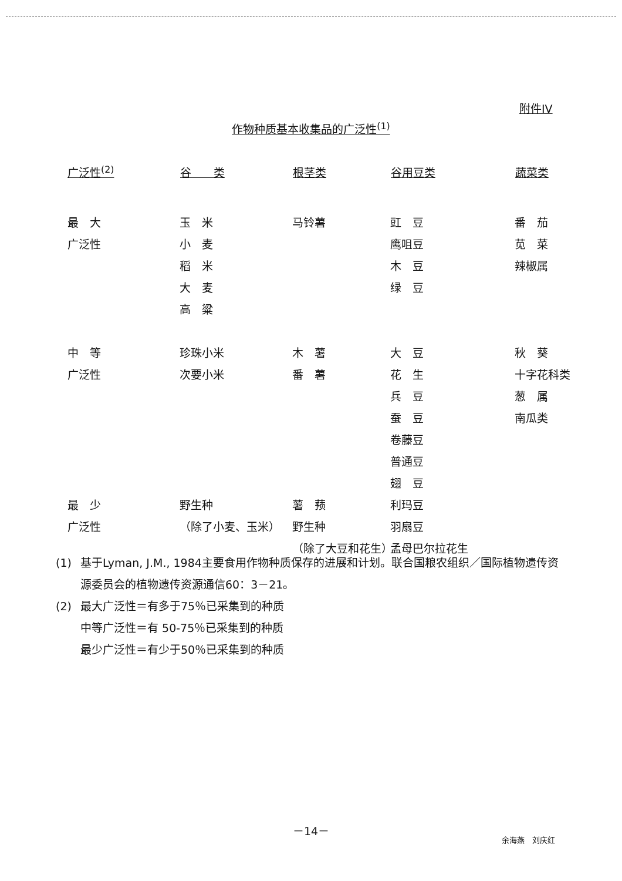附件IV
作物种质基本收集品的广泛性<sup>(1)</sup>
| 广泛性<sup>(2)</sup> | 谷 类 | 根茎类 | 谷用豆类 | 蔬菜类 |
| --- | --- | --- | --- | --- |
| 最 大 广泛性 | 玉 米 小 麦 稻 米 大 麦 高 粱 | 马铃薯 | 豇 豆 鹰咀豆 木 豆 绿 豆 | 番 茄 苋 菜 辣椒属 |
| 中 等 广泛性 | 珍珠小米 次要小米 | 木 薯 番 薯 | 大 豆 花 生 兵 豆 蚕 豆 卷藤豆 普通豆 翅 豆 | 秋 葵 十字花科类 葱 属 南瓜类 |
| 最 少 广泛性 | 野生种 （除了小麦、玉米） | 薯 蓣 野生种 （除了大豆和花生） | 利玛豆 羽扇豆 孟母巴尔拉花生 | |
(1) 基于Lyman, J.M., 1984主要食用作物种质保存的进展和计划。联合国粮农组织／国际植物遗传资源委员会的植物遗传资源通信60：3－21。
(2) 最大广泛性＝有多于75％已采集到的种质
中等广泛性＝有 50-75％已采集到的种质
最少广泛性＝有少于50％已采集到的种质
－14－
余海燕　刘庆红